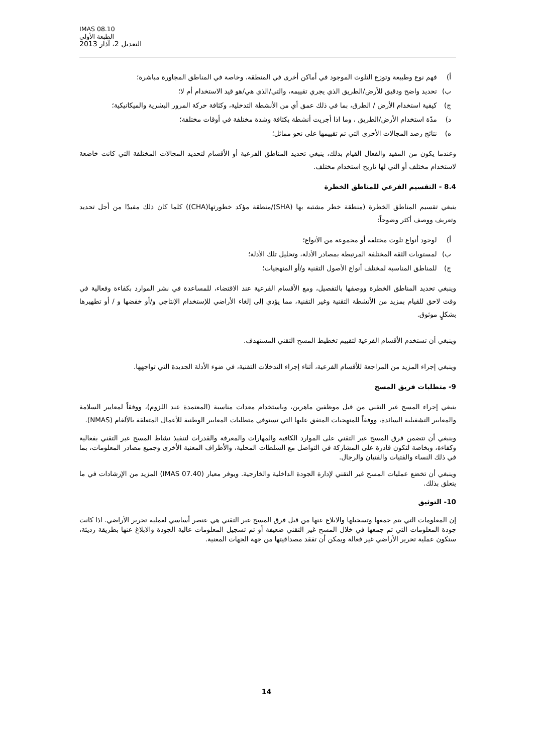IMAS 08.10
الطبعة الأولى
التعديل 2، آذار 2013
أ) فهم نوع وطبيعة وتوزع التلوث الموجود في أماكن أخرى في المنطقة، وخاصة في المناطق المجاورة مباشرة؛
ب) تحديد واضح ودقيق للأرض/الطريق الذي يجري تقييمه، والتي/الذي هي/هو قيد الاستخدام أم لا؛
ج) كيفية استخدام الأرض / الطرق، بما في ذلك عمق أي من الأنشطة التدخلية، وكثافة حركة المرور البشرية والميكانيكية؛
د) مدّة استخدام الأرض/الطريق ، وما اذا أجريت أنشطة بكثافة وشدة مختلفة في أوقات مختلفة؛
ه) نتائج رصد المجالات الأخرى التي تم تقييمها على نحو مماثل؛
وعندما يكون من المفيد والفعال القيام بذلك، ينبغي تحديد المناطق الفرعية أو الأقسام لتحديد المجالات المختلفة التي كانت خاضعة لاستخدام مختلف أو التي لها تاريخ استخدام مختلف.
8.4 - التقسيم الفرعي للمناطق الخطرة
ينبغي تقسيم المناطق الخطرة (منطقة خطر مشتبه بها (SHA)/منطقة مؤكد خطورتها(CHA)) كلما كان ذلك مفيدًا من أجل تحديد وتعريف ووصف أكثر وضوحاً:
أ) لوجود أنواع تلوث مختلفة أو مجموعة من الأنواع؛
ب) لمستويات الثقة المختلفة المرتبطة بمصادر الأدلة، وتحليل تلك الأدلة؛
ج) للمناطق المناسبة لمختلف أنواع الأصول التقنية و/أو المنهجيات؛
وينبغي تحديد المناطق الخطرة ووصفها بالتفصيل، ومع الأقسام الفرعية عند الاقتضاء، للمساعدة في نشر الموارد بكفاءة وفعالية في وقت لاحق للقيام بمزيد من الأنشطة التقنية وغير التقنية، مما يؤدي إلى إلغاء الأراضي للإستخدام الإنتاجي و/أو خفضها و / أو تطهيرها بشكلٍ موثوق.
وينبغي أن تستخدم الأقسام الفرعية لتقييم تخطيط المسح التقني المستهدف.
وينبغي إجراء المزيد من المراجعة للأقسام الفرعية، أثناء إجراء التدخلات التقنية، في ضوء الأدلة الجديدة التي تواجهها.
9- متطلبات فريق المسح
ينبغي إجراء المسح غير التقني من قبل موظفين ماهرين، وباستخدام معدات مناسبة (المعتمدة عند اللزوم)، ووفقاً لمعايير السلامة والمعايير التشغيلية السائدة، ووفقاً للمنهجيات المتفق عليها التي تستوفي متطلبات المعايير الوطنية للأعمال المتعلقة بالألغام (NMAS).
وينبغي أن تتضمن فرق المسح غير التقني على الموارد الكافية والمهارات والمعرفة والقدرات لتنفيذ نشاط المسح غير التقني بفعالية وكفاءة، وبخاصة لتكون قادرة على المشاركة في التواصل مع السلطات المحلية، والأطراف المعنية الأخرى وجميع مصادر المعلومات، بما في ذلك النساء والفتيات والفتيان والرجال.
وينبغي أن تخضع عمليات المسح غير التقني لإدارة الجودة الداخلية والخارجية. ويوفر معيار (IMAS 07.40) المزيد من الإرشادات في ما يتعلق بذلك.
10- التوثيق
إن المعلومات التي يتم جمعها وتسجيلها والابلاغ عنها من قبل فرق المسح غير التقني هي عنصر أساسي لعملية تحرير الأراضي. اذا كانت جودة المعلومات التي تم جمعها في خلال المسح غير التقني ضعيفة أو تم تسجيل المعلومات عالية الجودة والابلاغ عنها بطريقة رديئة، ستكون عملية تحرير الأراضي غير فعالة ويمكن أن تفقد مصداقيتها من جهة الجهات المعنية.
14